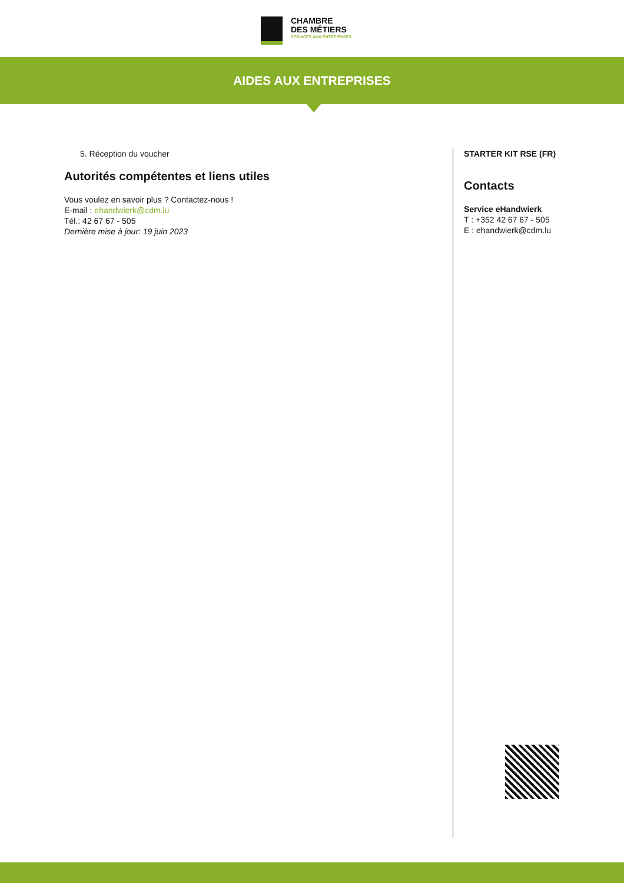CHAMBRE
DES MÉTIERS
SERVICES AUX ENTREPRISES
AIDES AUX ENTREPRISES
5. Réception du voucher
Autorités compétentes et liens utiles
Vous voulez en savoir plus ? Contactez-nous !
E-mail : ehandwierk@cdm.lu
Tél.: 42 67 67 - 505
Dernière mise à jour: 19 juin 2023
STARTER KIT RSE (FR)
Contacts
Service eHandwierk
T : +352 42 67 67 - 505
E : ehandwierk@cdm.lu